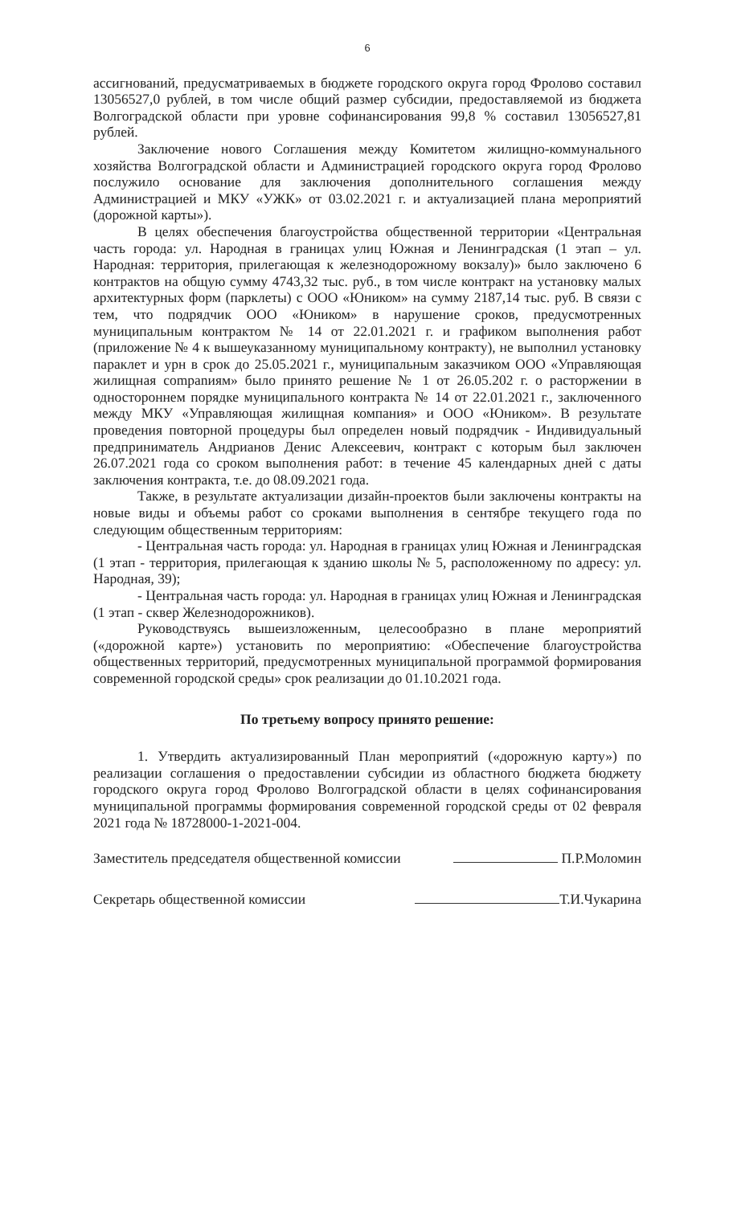6
ассигнований, предусматриваемых в бюджете городского округа город Фролово составил 13056527,0 рублей, в том числе общий размер субсидии, предоставляемой из бюджета Волгоградской области при уровне софинансирования 99,8 % составил 13056527,81 рублей.
Заключение нового Соглашения между Комитетом жилищно-коммунального хозяйства Волгоградской области и Администрацией городского округа город Фролово послужило основание для заключения дополнительного соглашения между Администрацией и МКУ «УЖК» от 03.02.2021 г. и актуализацией плана мероприятий (дорожной карты»).
В целях обеспечения благоустройства общественной территории «Центральная часть города: ул. Народная в границах улиц Южная и Ленинградская (1 этап – ул. Народная: территория, прилегающая к железнодорожному вокзалу)» было заключено 6 контрактов на общую сумму 4743,32 тыс. руб., в том числе контракт на установку малых архитектурных форм (парклеты) с ООО «Юником» на сумму 2187,14 тыс. руб. В связи с тем, что подрядчик ООО «Юником» в нарушение сроков, предусмотренных муниципальным контрактом № 14 от 22.01.2021 г. и графиком выполнения работ (приложение № 4 к вышеуказанному муниципальному контракту), не выполнил установку параклет и урн в срок до 25.05.2021 г., муниципальным заказчиком ООО «Управляющая жилищная companиям» было принято решение № 1 от 26.05.202 г. о расторжении в одностороннем порядке муниципального контракта № 14 от 22.01.2021 г., заключенного между МКУ «Управляющая жилищная компания» и ООО «Юником». В результате проведения повторной процедуры был определен новый подрядчик - Индивидуальный предприниматель Андрианов Денис Алексеевич, контракт с которым был заключен 26.07.2021 года со сроком выполнения работ: в течение 45 календарных дней с даты заключения контракта, т.е. до 08.09.2021 года.
Также, в результате актуализации дизайн-проектов были заключены контракты на новые виды и объемы работ со сроками выполнения в сентябре текущего года по следующим общественным территориям:
- Центральная часть города: ул. Народная в границах улиц Южная и Ленинградская (1 этап - территория, прилегающая к зданию школы № 5, расположенному по адресу: ул. Народная, 39);
- Центральная часть города: ул. Народная в границах улиц Южная и Ленинградская (1 этап - сквер Железнодорожников).
Руководствуясь вышеизложенным, целесообразно в плане мероприятий («дорожной карте») установить по мероприятию: «Обеспечение благоустройства общественных территорий, предусмотренных муниципальной программой формирования современной городской среды» срок реализации до 01.10.2021 года.
По третьему вопросу принято решение:
1. Утвердить актуализированный План мероприятий («дорожную карту») по реализации соглашения о предоставлении субсидии из областного бюджета бюджету городского округа город Фролово Волгоградской области в целях софинансирования муниципальной программы формирования современной городской среды от 02 февраля 2021 года № 18728000-1-2021-004.
Заместитель председателя общественной комиссии П.Р.Моломин
Секретарь общественной комиссии Т.И.Чукарина